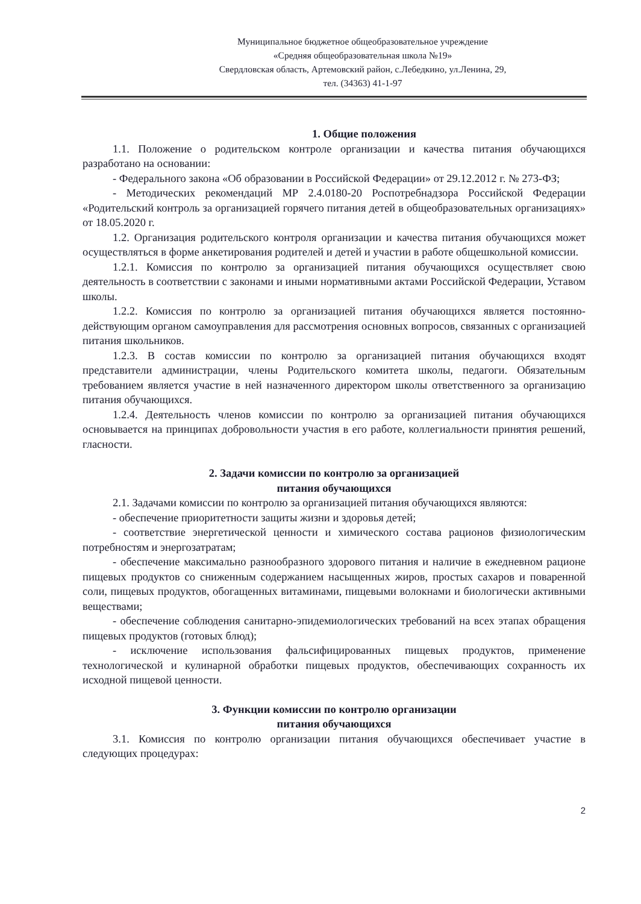Муниципальное бюджетное общеобразовательное учреждение
«Средняя общеобразовательная школа №19»
Свердловская область, Артемовский район, с.Лебедкино, ул.Ленина, 29,
тел. (34363) 41-1-97
1. Общие положения
1.1. Положение о родительском контроле организации и качества питания обучающихся разработано на основании:
- Федерального закона «Об образовании в Российской Федерации» от 29.12.2012 г. № 273-ФЗ;
- Методических рекомендаций МР 2.4.0180-20 Роспотребнадзора Российской Федерации «Родительский контроль за организацией горячего питания детей в общеобразовательных организациях» от 18.05.2020 г.
1.2. Организация родительского контроля организации и качества питания обучающихся может осуществляться в форме анкетирования родителей и детей и участии в работе общешкольной комиссии.
1.2.1. Комиссия по контролю за организацией питания обучающихся осуществляет свою деятельность в соответствии с законами и иными нормативными актами Российской Федерации, Уставом школы.
1.2.2. Комиссия по контролю за организацией питания обучающихся является постоянно-действующим органом самоуправления для рассмотрения основных вопросов, связанных с организацией питания школьников.
1.2.3. В состав комиссии по контролю за организацией питания обучающихся входят представители администрации, члены Родительского комитета школы, педагоги. Обязательным требованием является участие в ней назначенного директором школы ответственного за организацию питания обучающихся.
1.2.4. Деятельность членов комиссии по контролю за организацией питания обучающихся основывается на принципах добровольности участия в его работе, коллегиальности принятия решений, гласности.
2. Задачи комиссии по контролю за организацией
питания обучающихся
2.1. Задачами комиссии по контролю за организацией питания обучающихся являются:
- обеспечение приоритетности защиты жизни и здоровья детей;
- соответствие энергетической ценности и химического состава рационов физиологическим потребностям и энергозатратам;
- обеспечение максимально разнообразного здорового питания и наличие в ежедневном рационе пищевых продуктов со сниженным содержанием насыщенных жиров, простых сахаров и поваренной соли, пищевых продуктов, обогащенных витаминами, пищевыми волокнами и биологически активными веществами;
- обеспечение соблюдения санитарно-эпидемиологических требований на всех этапах обращения пищевых продуктов (готовых блюд);
- исключение использования фальсифицированных пищевых продуктов, применение технологической и кулинарной обработки пищевых продуктов, обеспечивающих сохранность их исходной пищевой ценности.
3. Функции комиссии по контролю организации
питания обучающихся
3.1. Комиссия по контролю организации питания обучающихся обеспечивает участие в следующих процедурах:
2